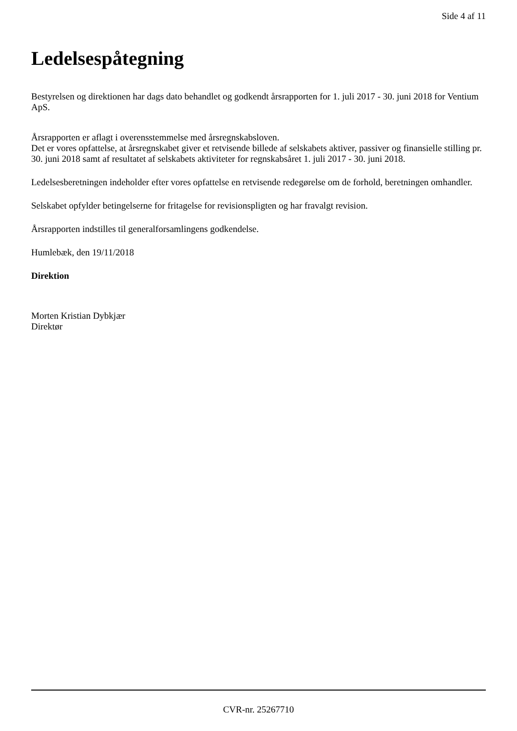Side 4 af 11
Ledelsespåtegning
Bestyrelsen og direktionen har dags dato behandlet og godkendt årsrapporten for 1. juli 2017 - 30. juni 2018 for Ventium ApS.
Årsrapporten er aflagt i overensstemmelse med årsregnskabsloven.
Det er vores opfattelse, at årsregnskabet giver et retvisende billede af selskabets aktiver, passiver og finansielle stilling pr. 30. juni 2018 samt af resultatet af selskabets aktiviteter for regnskabsåret 1. juli 2017 - 30. juni 2018.
Ledelsesberetningen indeholder efter vores opfattelse en retvisende redegørelse om de forhold, beretningen omhandler.
Selskabet opfylder betingelserne for fritagelse for revisionspligten og har fravalgt revision.
Årsrapporten indstilles til generalforsamlingens godkendelse.
Humlebæk, den 19/11/2018
Direktion
Morten Kristian Dybkjær
Direktør
CVR-nr. 25267710